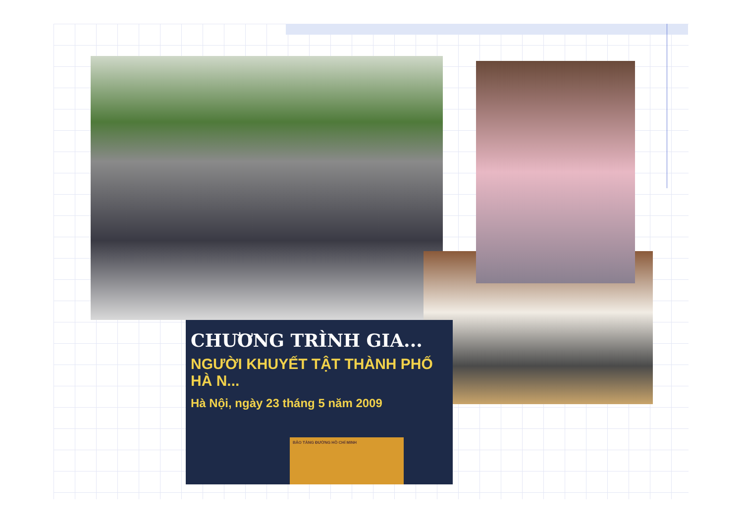CHƯƠNG TRÌNH GIA...
NGƯỜI KHUYẾT TẬT THÀNH PHỐ HÀ N...
Hà Nội, ngày 23 tháng 5 năm 2009
BẢO TÀNG ĐƯỜNG HỒ CHÍ MINH